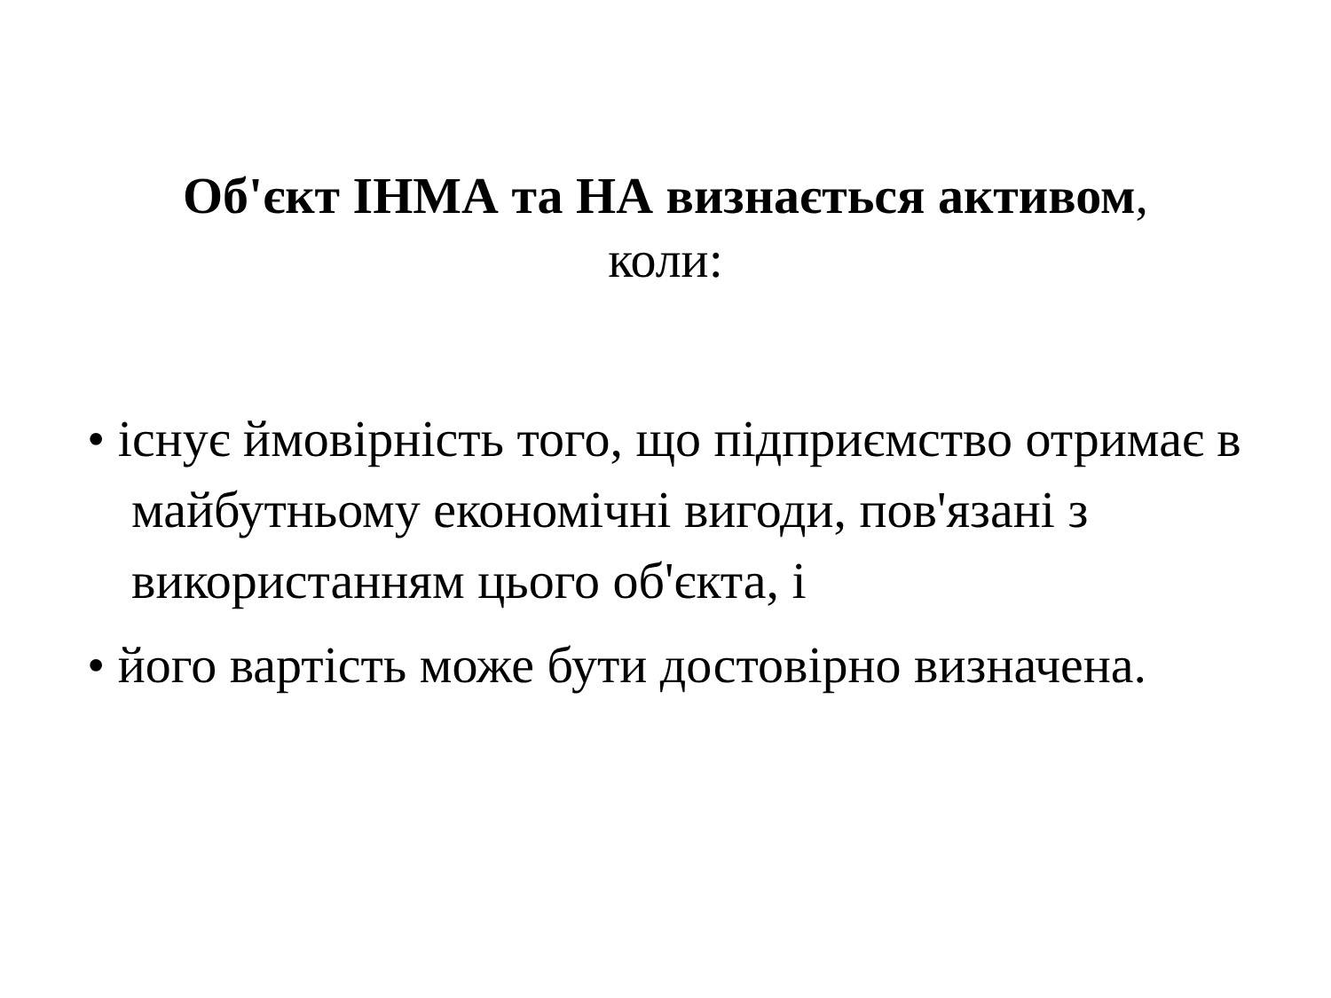Об'єкт ІНМА та НА визнається активом,
коли:
• існує ймовірність того, що підприємство отримає в майбутньому економічні вигоди, пов'язані з використанням цього об'єкта, і
• його вартість може бути достовірно визначена.